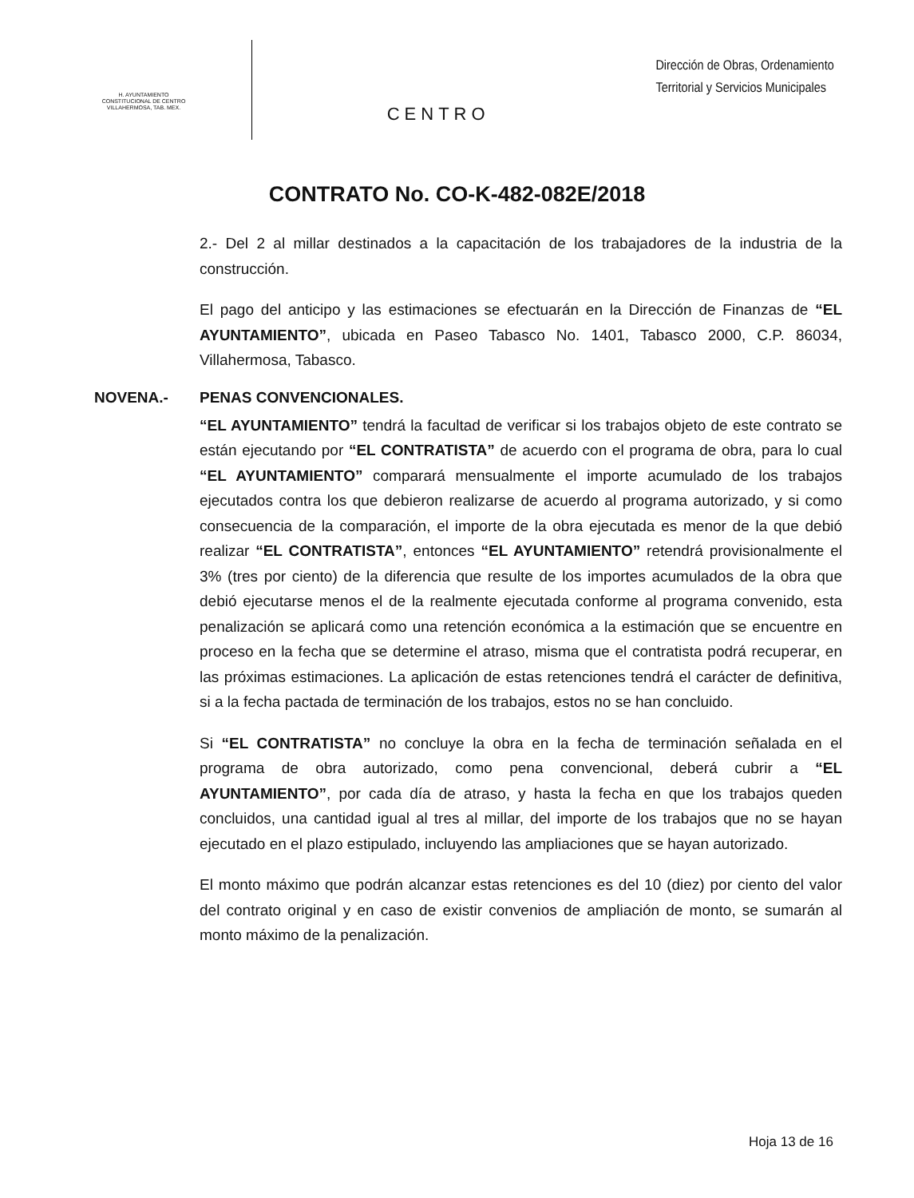H. AYUNTAMIENTO
CONSTITUCIONAL DE CENTRO
VILLAHERMOSA, TAB. MEX.
CENTRO
Dirección de Obras, Ordenamiento
Territorial y Servicios Municipales
CONTRATO No. CO-K-482-082E/2018
2.- Del 2 al millar destinados a la capacitación de los trabajadores de la industria de la construcción.
El pago del anticipo y las estimaciones se efectuarán en la Dirección de Finanzas de “EL AYUNTAMIENTO”, ubicada en Paseo Tabasco No. 1401, Tabasco 2000, C.P. 86034, Villahermosa, Tabasco.
NOVENA.- PENAS CONVENCIONALES.
“EL AYUNTAMIENTO” tendrá la facultad de verificar si los trabajos objeto de este contrato se están ejecutando por “EL CONTRATISTA” de acuerdo con el programa de obra, para lo cual “EL AYUNTAMIENTO” comparará mensualmente el importe acumulado de los trabajos ejecutados contra los que debieron realizarse de acuerdo al programa autorizado, y si como consecuencia de la comparación, el importe de la obra ejecutada es menor de la que debió realizar “EL CONTRATISTA”, entonces “EL AYUNTAMIENTO” retendrá provisionalmente el 3% (tres por ciento) de la diferencia que resulte de los importes acumulados de la obra que debió ejecutarse menos el de la realmente ejecutada conforme al programa convenido, esta penalización se aplicará como una retención económica a la estimación que se encuentre en proceso en la fecha que se determine el atraso, misma que el contratista podrá recuperar, en las próximas estimaciones. La aplicación de estas retenciones tendrá el carácter de definitiva, si a la fecha pactada de terminación de los trabajos, estos no se han concluido.
Si “EL CONTRATISTA” no concluye la obra en la fecha de terminación señalada en el programa de obra autorizado, como pena convencional, deberá cubrir a “EL AYUNTAMIENTO”, por cada día de atraso, y hasta la fecha en que los trabajos queden concluidos, una cantidad igual al tres al millar, del importe de los trabajos que no se hayan ejecutado en el plazo estipulado, incluyendo las ampliaciones que se hayan autorizado.
El monto máximo que podrán alcanzar estas retenciones es del 10 (diez) por ciento del valor del contrato original y en caso de existir convenios de ampliación de monto, se sumarán al monto máximo de la penalización.
Hoja 13 de 16